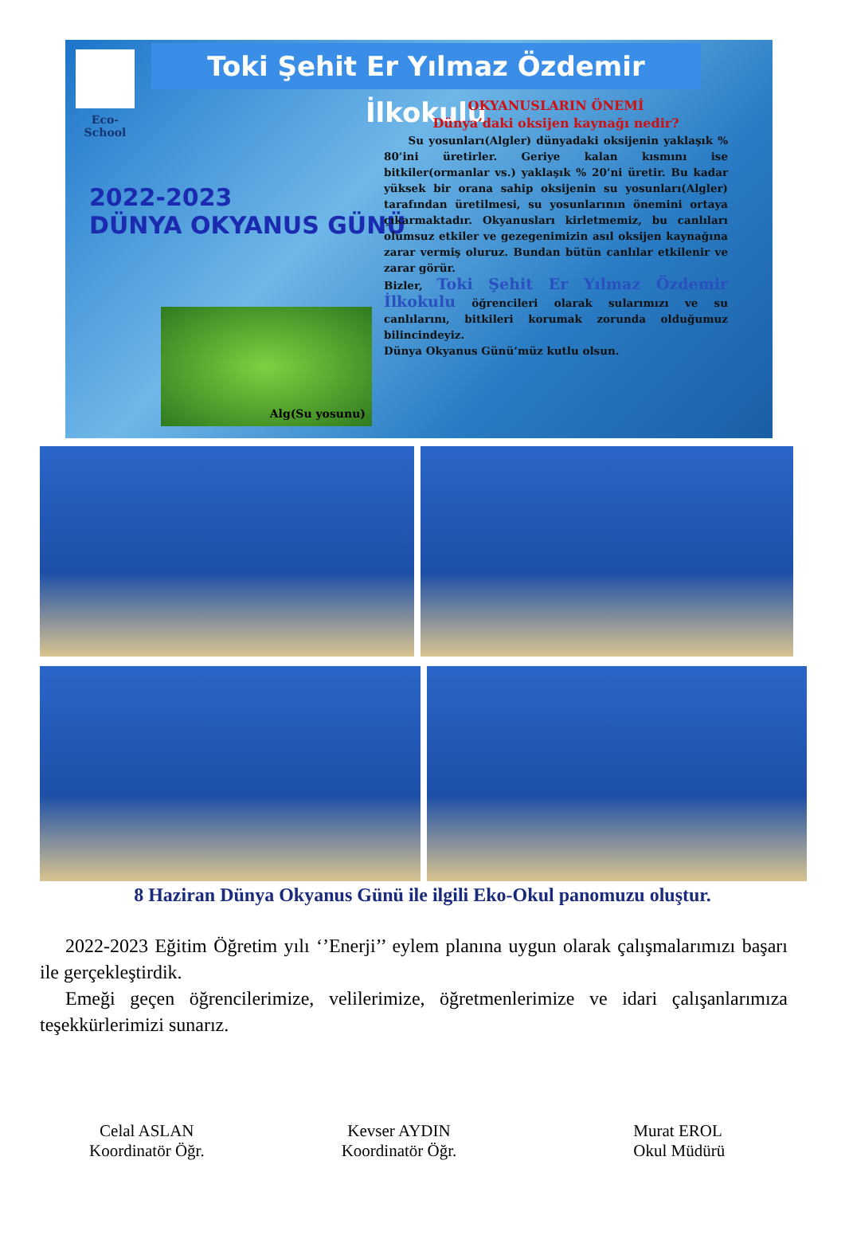Toki Şehit Er Yılmaz Özdemir İlkokulu
Eco-School
2022-2023
DÜNYA OKYANUS GÜNÜ
OKYANUSLARIN ÖNEMİ
Dünya’daki oksijen kaynağı nedir?
Su yosunları(Algler) dünyadaki oksijenin yaklaşık % 80’ini üretirler. Geriye kalan kısmını ise bitkiler(ormanlar vs.) yaklaşık % 20’ni üretir. Bu kadar yüksek bir orana sahip oksijenin su yosunları(Algler) tarafından üretilmesi, su yosunlarının önemini ortaya çıkarmaktadır. Okyanusları kirletmemiz, bu canlıları olumsuz etkiler ve gezegenimizin asıl oksijen kaynağına zarar vermiş oluruz. Bundan bütün canlılar etkilenir ve zarar görür.
Bizler, Toki Şehit Er Yılmaz Özdemir İlkokulu öğrencileri olarak sularımızı ve su canlılarını, bitkileri korumak zorunda olduğumuz bilincindeyiz.
Dünya Okyanus Günü’müz kutlu olsun.
Alg(Su yosunu)
8 Haziran Dünya Okyanus Günü ile ilgili Eko-Okul panomuzu oluştur.
2022-2023 Eğitim Öğretim yılı ‘’Enerji’’ eylem planına uygun olarak çalışmalarımızı başarı ile gerçekleştirdik.
Emeği geçen öğrencilerimize, velilerimize, öğretmenlerimize ve idari çalışanlarımıza teşekkürlerimizi sunarız.
Celal ASLAN
Koordinatör Öğr.
Kevser AYDIN
Koordinatör Öğr.
Murat EROL
Okul Müdürü